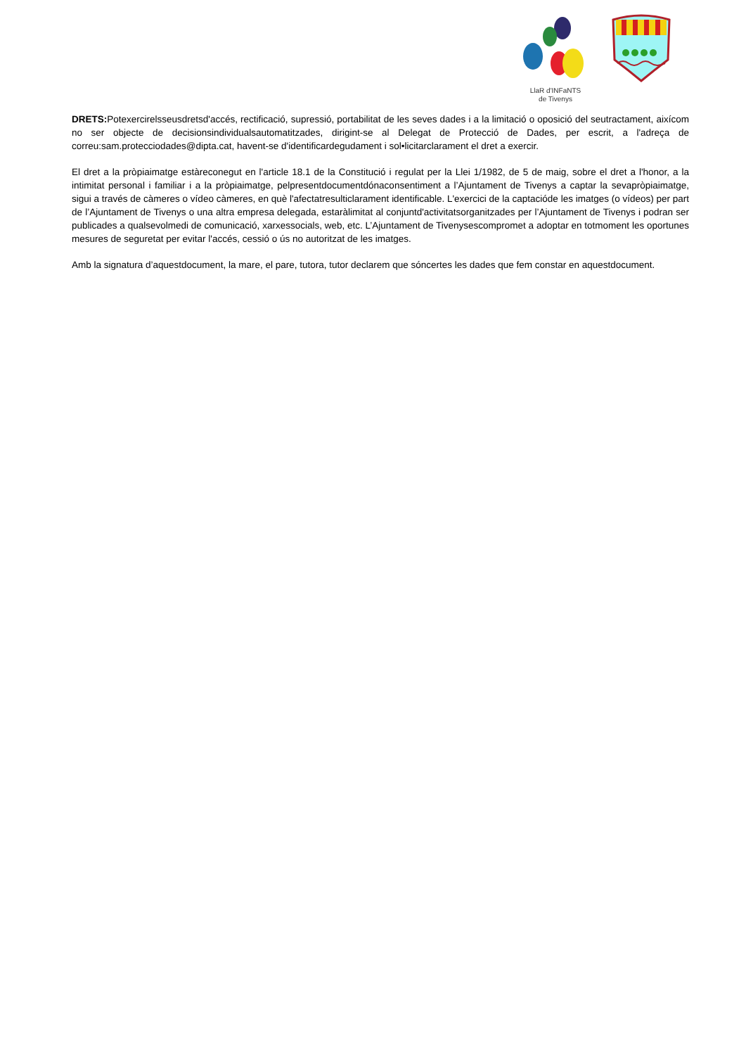LlaR d'INFaNTS
de Tivenys
DRETS: Potexercirelsseusdretsd'accés, rectificació, supressió, portabilitat de les seves dades i a la limitació o oposició del seutractament, aixícom no ser objecte de decisionsindividualsautomatitzades, dirigint-se al Delegat de Protecció de Dades, per escrit, a l'adreça de correu:sam.protecciodades@dipta.cat, havent-se d'identificardegudament i sol•licitarclarament el dret a exercir.
El dret a la pròpiaimatge estàreconegut en l'article 18.1 de la Constitució i regulat per la Llei 1/1982, de 5 de maig, sobre el dret a l'honor, a la intimitat personal i familiar i a la pròpiaimatge, pelpresentdocumentdónaconsentiment a l’Ajuntament de Tivenys a captar la sevapròpiaimatge, sigui a través de càmeres o vídeo càmeres, en què l'afectatresulticlarament identificable. L'exercici de la captacióde les imatges (o vídeos) per part de l’Ajuntament de Tivenys o una altra empresa delegada, estaràlimitat al conjuntd'activitatsorganitzades per l’Ajuntament de Tivenys i podran ser publicades a qualsevolmedi de comunicació, xarxessocials, web, etc. L’Ajuntament de Tivenysescompromet a adoptar en totmoment les oportunes mesures de seguretat per evitar l'accés, cessió o ús no autoritzat de les imatges.
Amb la signatura d’aquestdocument, la mare, el pare, tutora, tutor declarem que sóncertes les dades que fem constar en aquestdocument.